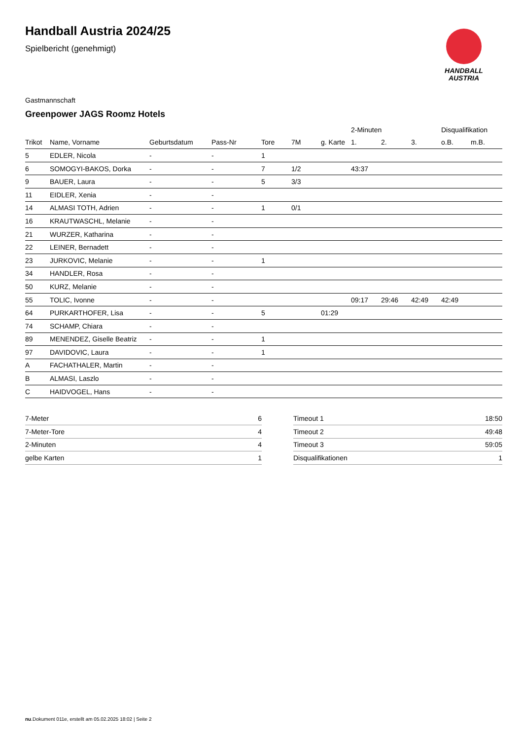Handball Austria 2024/25
Spielbericht (genehmigt)
HANDBALL
AUSTRIA
Gastmannschaft
Greenpower JAGS Roomz Hotels
| | | | | | | | 2-Minuten | | | Disqualifikation | |
| --- | --- | --- | --- | --- | --- | --- | --- | --- | --- | --- | --- |
| Trikot | Name, Vorname | Geburtsdatum | Pass-Nr | Tore | 7M | g. Karte | 1. | 2. | 3. | o.B. | m.B. |
| 5 | EDLER, Nicola | - | - | 1 | | | | | | | |
| 6 | SOMOGYI-BAKOS, Dorka | - | - | 7 | 1/2 | | 43:37 | | | | |
| 9 | BAUER, Laura | - | - | 5 | 3/3 | | | | | | |
| 11 | EIDLER, Xenia | - | - | | | | | | | | |
| 14 | ALMASI TOTH, Adrien | - | - | 1 | 0/1 | | | | | | |
| 16 | KRAUTWASCHL, Melanie | - | - | | | | | | | | |
| 21 | WURZER, Katharina | - | - | | | | | | | | |
| 22 | LEINER, Bernadett | - | - | | | | | | | | |
| 23 | JURKOVIC, Melanie | - | - | 1 | | | | | | | |
| 34 | HANDLER, Rosa | - | - | | | | | | | | |
| 50 | KURZ, Melanie | - | - | | | | | | | | |
| 55 | TOLIC, Ivonne | - | - | | | | 09:17 | 29:46 | 42:49 | 42:49 | |
| 64 | PURKARTHOFER, Lisa | - | - | 5 | | 01:29 | | | | | |
| 74 | SCHAMP, Chiara | - | - | | | | | | | | |
| 89 | MENENDEZ, Giselle Beatriz | - | - | 1 | | | | | | | |
| 97 | DAVIDOVIC, Laura | - | - | 1 | | | | | | | |
| A | FACHATHALER, Martin | - | - | | | | | | | | |
| B | ALMASI, Laszlo | - | - | | | | | | | | |
| C | HAIDVOGEL, Hans | - | - | | | | | | | | |
| 7-Meter | 6 |
| 7-Meter-Tore | 4 |
| 2-Minuten | 4 |
| gelbe Karten | 1 |
| Timeout 1 | 18:50 |
| Timeout 2 | 49:48 |
| Timeout 3 | 59:05 |
| Disqualifikationen | 1 |
nu.Dokument 011e, erstellt am 05.02.2025 18:02 | Seite 2